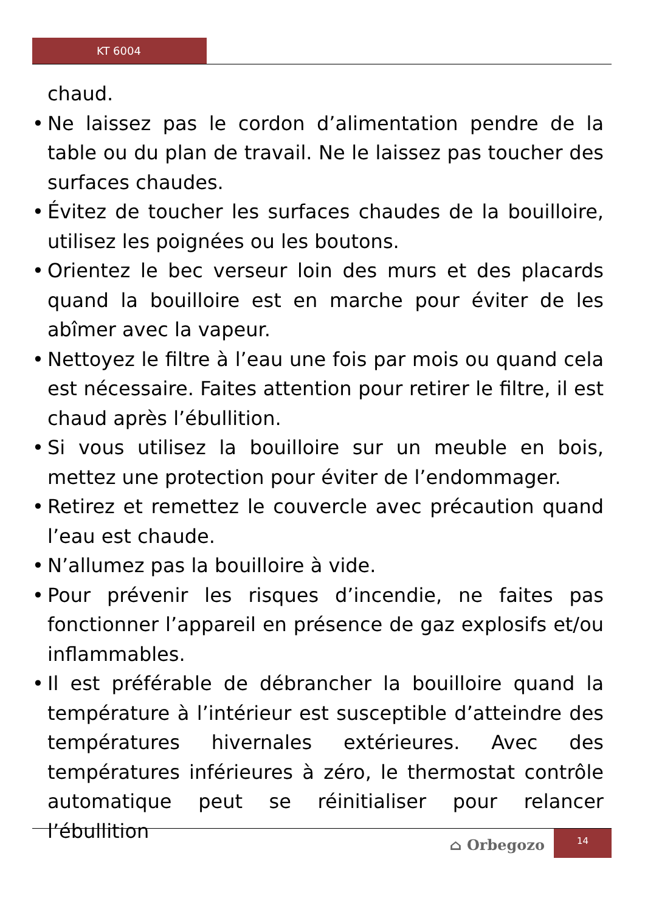KT 6004
chaud.
• Ne laissez pas le cordon d’alimentation pendre de la table ou du plan de travail. Ne le laissez pas toucher des surfaces chaudes.
• Évitez de toucher les surfaces chaudes de la bouilloire, utilisez les poignées ou les boutons.
• Orientez le bec verseur loin des murs et des placards quand la bouilloire est en marche pour éviter de les abîmer avec la vapeur.
• Nettoyez le filtre à l’eau une fois par mois ou quand cela est nécessaire. Faites attention pour retirer le filtre, il est chaud après l’ébullition.
• Si vous utilisez la bouilloire sur un meuble en bois, mettez une protection pour éviter de l’endommager.
• Retirez et remettez le couvercle avec précaution quand l’eau est chaude.
• N’allumez pas la bouilloire à vide.
• Pour prévenir les risques d’incendie, ne faites pas fonctionner l’appareil en présence de gaz explosifs et/ou inflammables.
• Il est préférable de débrancher la bouilloire quand la température à l’intérieur est susceptible d’atteindre des températures hivernales extérieures. Avec des températures inférieures à zéro, le thermostat contrôle automatique peut se réinitialiser pour relancer l’ébullition
⌂ Orbegozo
14